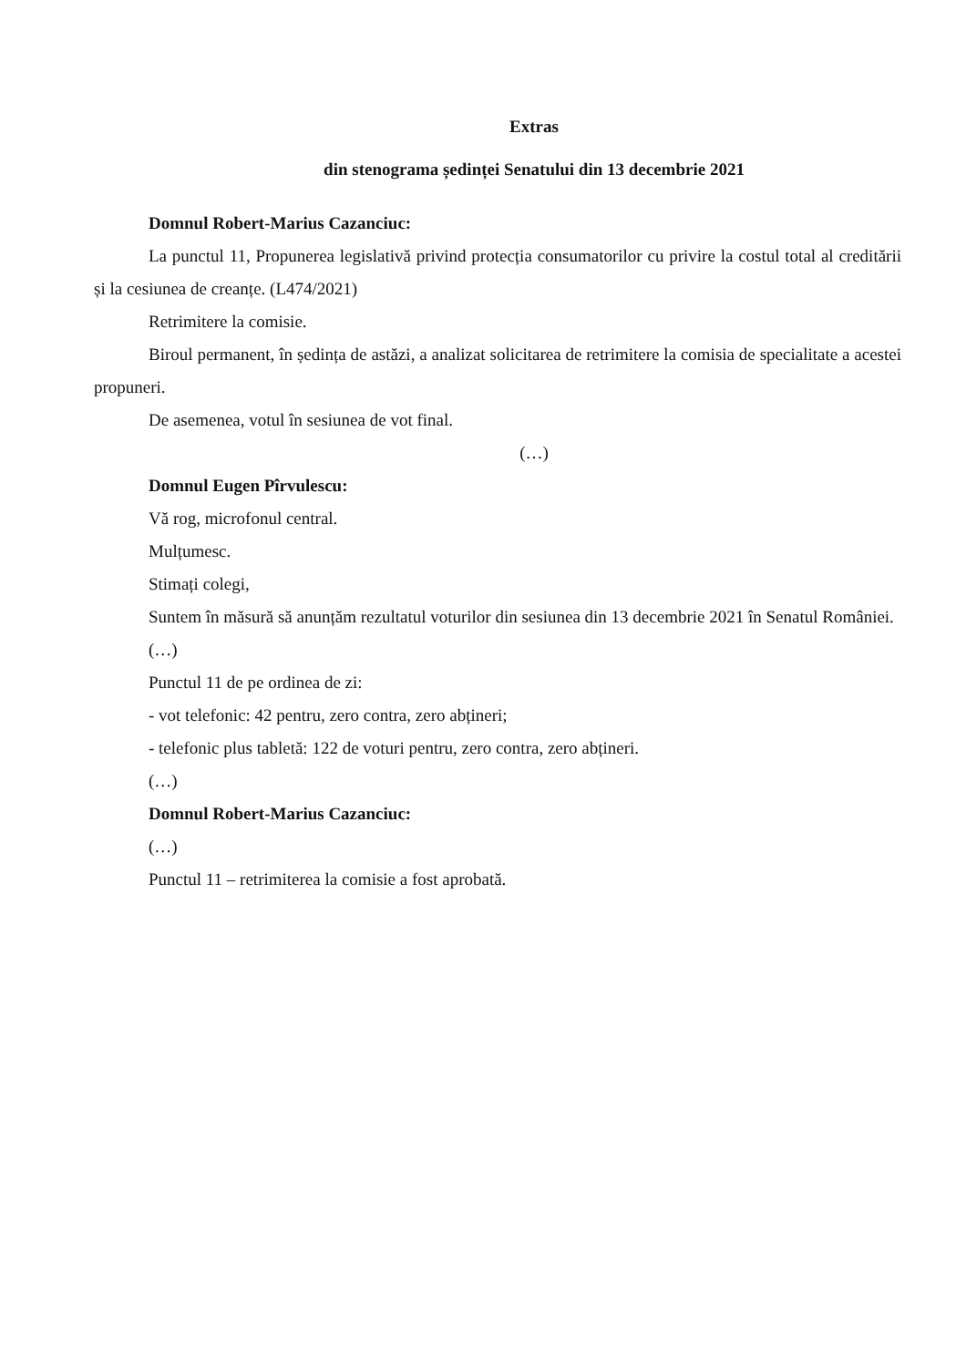Extras
din stenograma ședinței Senatului din 13 decembrie 2021
Domnul Robert-Marius Cazanciuc:
La punctul 11, Propunerea legislativă privind protecția consumatorilor cu privire la costul total al creditării și la cesiunea de creanțe. (L474/2021)
Retrimitere la comisie.
Biroul permanent, în ședința de astăzi, a analizat solicitarea de retrimitere la comisia de specialitate a acestei propuneri.
De asemenea, votul în sesiunea de vot final.
(…)
Domnul Eugen Pîrvulescu:
Vă rog, microfonul central.
Mulțumesc.
Stimați colegi,
Suntem în măsură să anunțăm rezultatul voturilor din sesiunea din 13 decembrie 2021 în Senatul României.
(…)
Punctul 11 de pe ordinea de zi:
- vot telefonic: 42 pentru, zero contra, zero abțineri;
- telefonic plus tabletă: 122 de voturi pentru, zero contra, zero abțineri.
(…)
Domnul Robert-Marius Cazanciuc:
(…)
Punctul 11 – retrimiterea la comisie a fost aprobată.